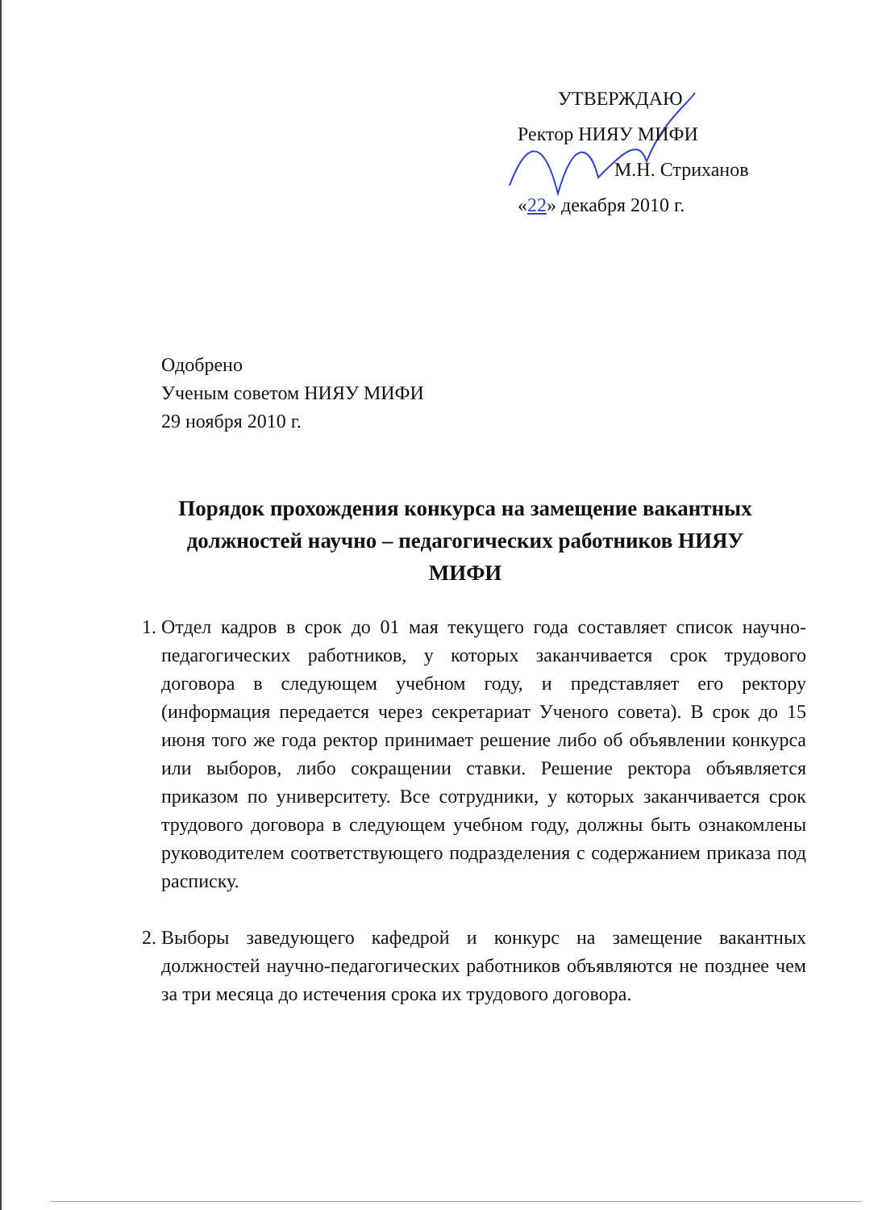УТВЕРЖДАЮ
Ректор НИЯУ МИФИ
М.Н. Стриханов
«22» декабря 2010 г.
Одобрено
Ученым советом НИЯУ МИФИ
29 ноября 2010 г.
Порядок прохождения конкурса на замещение вакантных должностей научно – педагогических работников НИЯУ МИФИ
1. Отдел кадров в срок до 01 мая текущего года составляет список научно-педагогических работников, у которых заканчивается срок трудового договора в следующем учебном году, и представляет его ректору (информация передается через секретариат Ученого совета). В срок до 15 июня того же года ректор принимает решение либо об объявлении конкурса или выборов, либо сокращении ставки. Решение ректора объявляется приказом по университету. Все сотрудники, у которых заканчивается срок трудового договора в следующем учебном году, должны быть ознакомлены руководителем соответствующего подразделения с содержанием приказа под расписку.
2. Выборы заведующего кафедрой и конкурс на замещение вакантных должностей научно-педагогических работников объявляются не позднее чем за три месяца до истечения срока их трудового договора.